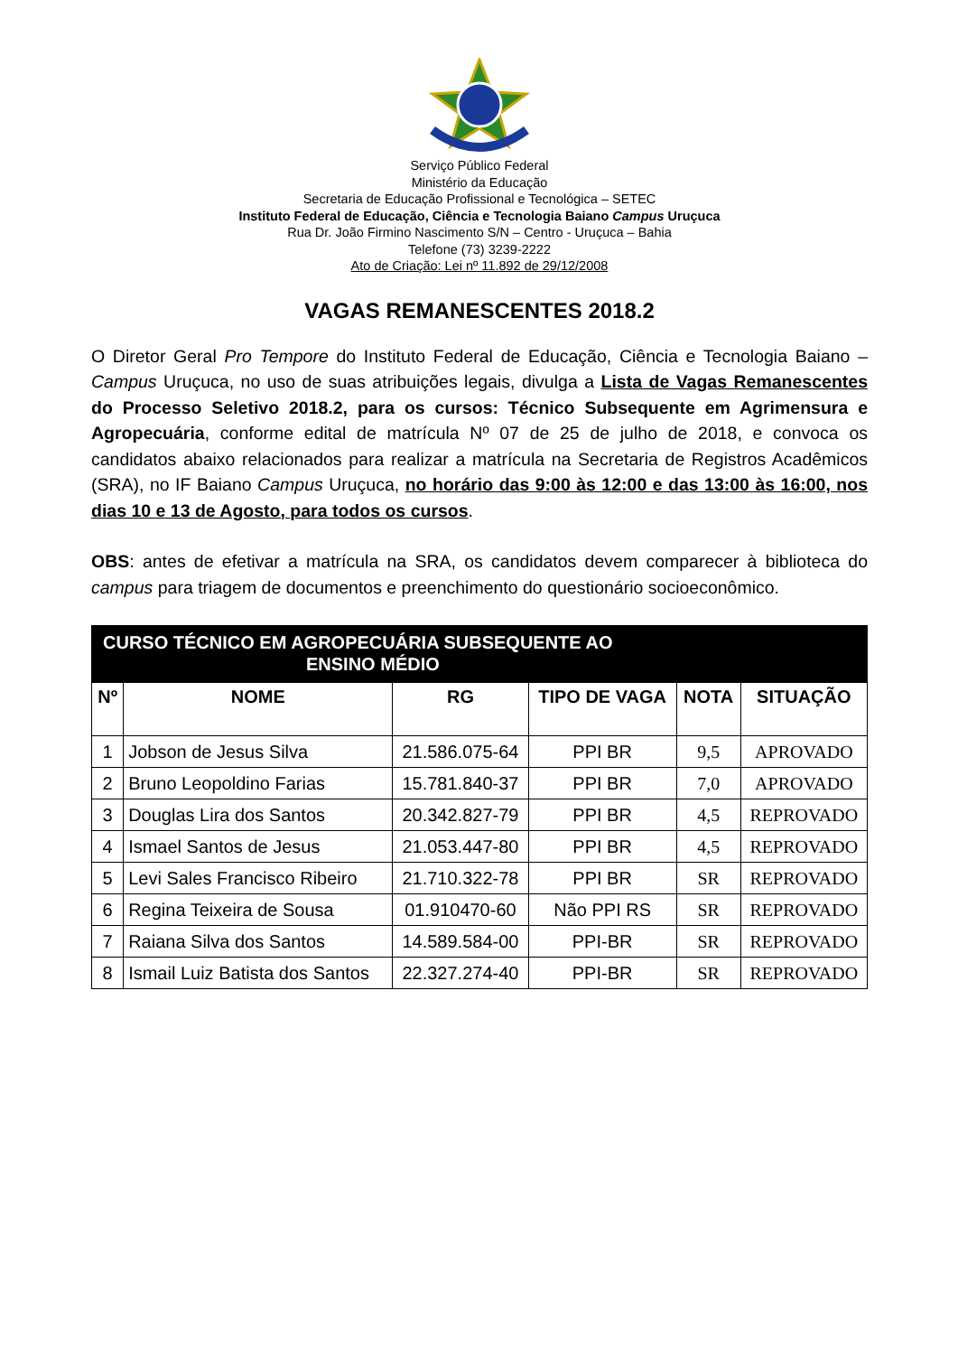Serviço Público Federal
Ministério da Educação
Secretaria de Educação Profissional e Tecnológica – SETEC
Instituto Federal de Educação, Ciência e Tecnologia Baiano Campus Uruçuca
Rua Dr. João Firmino Nascimento S/N – Centro - Uruçuca – Bahia
Telefone (73) 3239-2222
Ato de Criação: Lei nº 11.892 de 29/12/2008
VAGAS REMANESCENTES 2018.2
O Diretor Geral Pro Tempore do Instituto Federal de Educação, Ciência e Tecnologia Baiano – Campus Uruçuca, no uso de suas atribuições legais, divulga a Lista de Vagas Remanescentes do Processo Seletivo 2018.2, para os cursos: Técnico Subsequente em Agrimensura e Agropecuária, conforme edital de matrícula Nº 07 de 25 de julho de 2018, e convoca os candidatos abaixo relacionados para realizar a matrícula na Secretaria de Registros Acadêmicos (SRA), no IF Baiano Campus Uruçuca, no horário das 9:00 às 12:00 e das 13:00 às 16:00, nos dias 10 e 13 de Agosto, para todos os cursos.
OBS: antes de efetivar a matrícula na SRA, os candidatos devem comparecer à biblioteca do campus para triagem de documentos e preenchimento do questionário socioeconômico.
| CURSO TÉCNICO EM AGROPECUÁRIA SUBSEQUENTE AO ENSINO MÉDIO | | | | | |
| --- | --- | --- | --- | --- | --- |
| Nº | NOME | RG | TIPO DE VAGA | NOTA | SITUAÇÃO |
| 1 | Jobson de Jesus Silva | 21.586.075-64 | PPI BR | 9,5 | APROVADO |
| 2 | Bruno Leopoldino Farias | 15.781.840-37 | PPI BR | 7,0 | APROVADO |
| 3 | Douglas Lira dos Santos | 20.342.827-79 | PPI BR | 4,5 | REPROVADO |
| 4 | Ismael Santos de Jesus | 21.053.447-80 | PPI BR | 4,5 | REPROVADO |
| 5 | Levi Sales Francisco Ribeiro | 21.710.322-78 | PPI BR | SR | REPROVADO |
| 6 | Regina Teixeira de Sousa | 01.910470-60 | Não PPI RS | SR | REPROVADO |
| 7 | Raiana Silva dos Santos | 14.589.584-00 | PPI-BR | SR | REPROVADO |
| 8 | Ismail Luiz Batista dos Santos | 22.327.274-40 | PPI-BR | SR | REPROVADO |